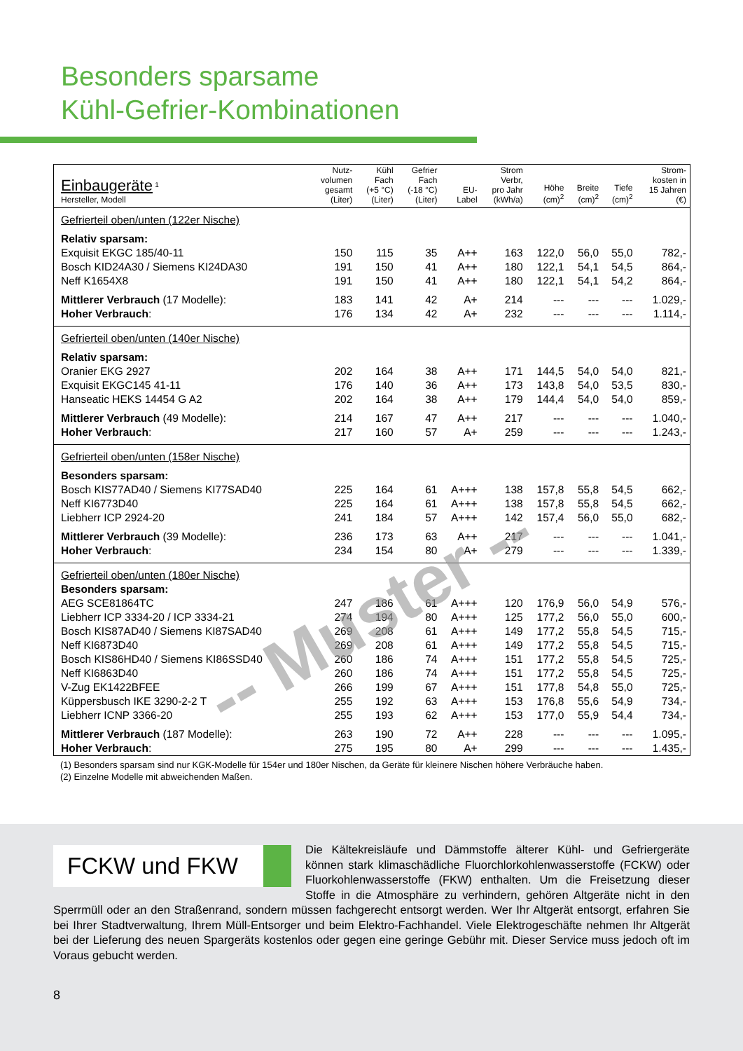Besonders sparsame
Kühl-Gefrier-Kombinationen
| Einbaugeräte <sup>1</sup> Hersteller, Modell | Nutz- volumen gesamt (Liter) | Kühl Fach (+5 °C) (Liter) | Gefrier Fach (-18 °C) (Liter) | EU- Label | Strom Verbr, pro Jahr (kWh/a) | Höhe (cm)<sup>2</sup> | Breite (cm)<sup>2</sup> | Tiefe (cm)<sup>2</sup> | Strom- kosten in 15 Jahren (€) |
| --- | --- | --- | --- | --- | --- | --- | --- | --- | --- |
| Gefrierteil oben/unten (122er Nische) | | | | | | | | | |
| Relativ sparsam: | | | | | | | | | |
| Exquisit EKGC 185/40-11 | 150 | 115 | 35 | A++ | 163 | 122,0 | 56,0 | 55,0 | 782,- |
| Bosch KID24A30 / Siemens KI24DA30 | 191 | 150 | 41 | A++ | 180 | 122,1 | 54,1 | 54,5 | 864,- |
| Neff K1654X8 | 191 | 150 | 41 | A++ | 180 | 122,1 | 54,1 | 54,2 | 864,- |
| Mittlerer Verbrauch (17 Modelle): | 183 | 141 | 42 | A+ | 214 | --- | --- | --- | 1.029,- |
| Hoher Verbrauch : | 176 | 134 | 42 | A+ | 232 | --- | --- | --- | 1.114,- |
| Gefrierteil oben/unten (140er Nische) | | | | | | | | | |
| Relativ sparsam: | | | | | | | | | |
| Oranier EKG 2927 | 202 | 164 | 38 | A++ | 171 | 144,5 | 54,0 | 54,0 | 821,- |
| Exquisit EKGC145 41-11 | 176 | 140 | 36 | A++ | 173 | 143,8 | 54,0 | 53,5 | 830,- |
| Hanseatic HEKS 14454 G A2 | 202 | 164 | 38 | A++ | 179 | 144,4 | 54,0 | 54,0 | 859,- |
| Mittlerer Verbrauch (49 Modelle): | 214 | 167 | 47 | A++ | 217 | --- | --- | --- | 1.040,- |
| Hoher Verbrauch : | 217 | 160 | 57 | A+ | 259 | --- | --- | --- | 1.243,- |
| Gefrierteil oben/unten (158er Nische) | | | | | | | | | |
| Besonders sparsam: | | | | | | | | | |
| Bosch KIS77AD40 / Siemens KI77SAD40 | 225 | 164 | 61 | A+++ | 138 | 157,8 | 55,8 | 54,5 | 662,- |
| Neff KI6773D40 | 225 | 164 | 61 | A+++ | 138 | 157,8 | 55,8 | 54,5 | 662,- |
| Liebherr ICP 2924-20 | 241 | 184 | 57 | A+++ | 142 | 157,4 | 56,0 | 55,0 | 682,- |
| Mittlerer Verbrauch (39 Modelle): | 236 | 173 | 63 | A++ | 217 | --- | --- | --- | 1.041,- |
| Hoher Verbrauch : | 234 | 154 | 80 | A+ | 279 | --- | --- | --- | 1.339,- |
| Gefrierteil oben/unten (180er Nische) | | | | | | | | | |
| Besonders sparsam: | | | | | | | | | |
| AEG SCE81864TC | 247 | 186 | 61 | A+++ | 120 | 176,9 | 56,0 | 54,9 | 576,- |
| Liebherr ICP 3334-20 / ICP 3334-21 | 274 | 194 | 80 | A+++ | 125 | 177,2 | 56,0 | 55,0 | 600,- |
| Bosch KIS87AD40 / Siemens KI87SAD40 | 269 | 208 | 61 | A+++ | 149 | 177,2 | 55,8 | 54,5 | 715,- |
| Neff KI6873D40 | 269 | 208 | 61 | A+++ | 149 | 177,2 | 55,8 | 54,5 | 715,- |
| Bosch KIS86HD40 / Siemens KI86SSD40 | 260 | 186 | 74 | A+++ | 151 | 177,2 | 55,8 | 54,5 | 725,- |
| Neff KI6863D40 | 260 | 186 | 74 | A+++ | 151 | 177,2 | 55,8 | 54,5 | 725,- |
| V-Zug EK1422BFEE | 266 | 199 | 67 | A+++ | 151 | 177,8 | 54,8 | 55,0 | 725,- |
| Küppersbusch IKE 3290-2-2 T | 255 | 192 | 63 | A+++ | 153 | 176,8 | 55,6 | 54,9 | 734,- |
| Liebherr ICNP 3366-20 | 255 | 193 | 62 | A+++ | 153 | 177,0 | 55,9 | 54,4 | 734,- |
| Mittlerer Verbrauch (187 Modelle): | 263 | 190 | 72 | A++ | 228 | --- | --- | --- | 1.095,- |
| Hoher Verbrauch : | 275 | 195 | 80 | A+ | 299 | --- | --- | --- | 1.435,- |
(1) Besonders sparsam sind nur KGK-Modelle für 154er und 180er Nischen, da Geräte für kleinere Nischen höhere Verbräuche haben.
(2) Einzelne Modelle mit abweichenden Maßen.
-- Muster --
FCKW und FKW
Die Kältekreisläufe und Dämmstoffe älterer Kühl- und Gefriergeräte können stark klimaschädliche Fluorchlorkohlenwasserstoffe (FCKW) oder Fluorkohlenwasserstoffe (FKW) enthalten. Um die Freisetzung dieser Stoffe in die Atmosphäre zu verhindern, gehören Altgeräte nicht in den Sperrmüll oder an den Straßenrand, sondern müssen fachgerecht entsorgt werden. Wer Ihr Altgerät entsorgt, erfahren Sie bei Ihrer Stadtverwaltung, Ihrem Müll-Entsorger und beim Elektro-Fachhandel. Viele Elektrogeschäfte nehmen Ihr Altgerät bei der Lieferung des neuen Spargeräts kostenlos oder gegen eine geringe Gebühr mit. Dieser Service muss jedoch oft im Voraus gebucht werden.
8